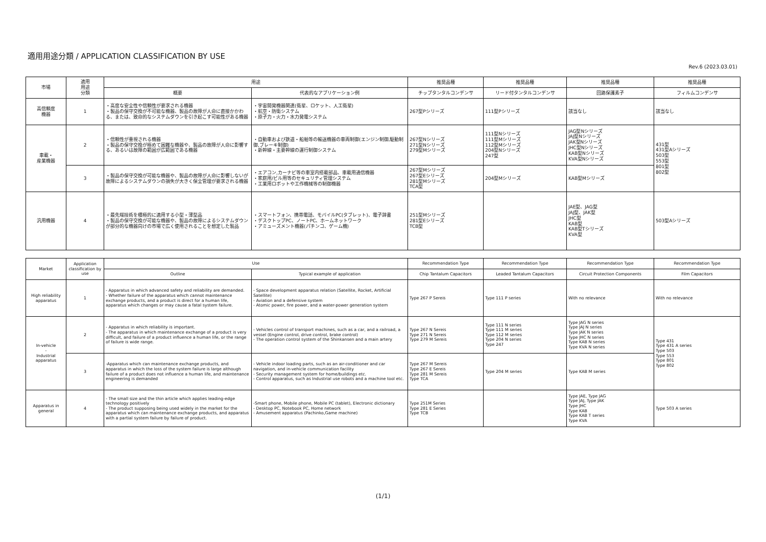適用用途分類 / APPLICATION CLASSIFICATION BY USE
Rev.6 (2023.03.01)
| 市場 | 適用 用途 分類 | 用途 | | 推奨品種 | 推奨品種 | 推奨品種 | 推奨品種 |
| --- | --- | --- | --- | --- | --- | --- | --- |
| | | 概要 | 代表的なアプリケーション例 | チップタンタルコンデンサ | リード付タンタルコンデンサ | 回路保護素子 | フィルムコンデンサ |
| 高信頼度 機器 | 1 | ・高度な安全性や信頼性が要求される機器 ・製品の保守交換が不可能な機器、製品の故障が人命に直接かかわる、または、致命的なシステムダウンを引き起こす可能性がある機器 | ・宇宙開発機器関連(衛星、ロケット、人工衛星) ・航空・防衛システム ・原子力・火力・水力発電システム | 267型Pシリーズ | 111型Pシリーズ | 該当なし | 該当なし |
| 車載・ 産業機器 | 2 | ・信頼性が重視される機器 ・製品の保守交換が極めて困難な機器や、製品の故障が人命に影響する、あるいは故障の範囲が広範囲である機器 | ・自動車および鉄道・船舶等の輸送機器の車両制御(エンジン制御,駆動制御,ブレーキ制御) ・新幹線・主要幹線の運行制御システム | 267型Nシリーズ 271型Nシリーズ 279型Mシリーズ | 111型Nシリーズ 111型Mシリーズ 112型Mシリーズ 204型Nシリーズ 247型 | JAG型Nシリーズ JAJ型Nシリーズ JAK型Nシリーズ JHC型Nシリーズ KAB型Nシリーズ KVA型Nシリーズ | 431型 431型Aシリーズ 503型 553型 801型 802型 |
| | 3 | ・製品の保守交換が可能な機器や、製品の故障が人命に影響しないが故障によるシステムダウンの損失が大きく保全管理が要求される機器 | ・エアコン,カーナビ等の車室内搭載部品、車載用通信機器 ・家庭用/ビル用等のセキュリティ管理システム ・工業用ロボットや工作機械等の制御機器 | 267型Mシリーズ 267型Eシリーズ 281型Mシリーズ TCA型 | 204型Mシリーズ | KAB型Mシリーズ | |
| 汎用機器 | 4 | ・最先端技術を積極的に適用する小型・薄型品 ・製品の保守交換が可能な機器や、製品の故障によるシステムダウンが部分的な機器向けの市場で広く使用されることを想定した製品 | ・スマートフォン、携帯電話、モバイルPC(タブレット)、電子辞書 ・デスクトップPC、ノートPC、ホームネットワーク ・アミューズメント機器(パチンコ、ゲーム機) | 251型Mシリーズ 281型Eシリーズ TCB型 | | JAE型、JAG型 JAJ型、JAK型 JHC型 KAB型 KAB型Tシリーズ KVA型 | 503型Aシリーズ |
| Market | Application classification by use | Use | | Recommendation Type | Recommendation Type | Recommendation Type | Recommendation Type |
| --- | --- | --- | --- | --- | --- | --- | --- |
| | | Outline | Typical example of application | Chip Tantalum Capacitors | Leaded Tantalum Capacitors | Circuit Protection Components | Film Capacitors |
| High reliability apparatus | 1 | - Apparatus in which advanced safety and reliability are demanded. - Whether failure of the apparatus which cannot maintenance exchange products, and a product is direct for a human life, apparatus which changes or may cause a fatal system failure. | - Space development apparatus relation (Satellite, Rocket, Artificial Satellite) - Aviation and a defensive system - Atomic power, fire power, and a water-power generation system | Type 267 P Sereis | Type 111 P series | With no relevance | With no relevance |
| In-vehicle - Industrial apparatus | 2 | - Apparatus in which reliability is important. - The apparatus in which maintenance exchange of a product is very difficult, and failure of a product influence a human life, or the range of failure is wide range. | - Vehicles control of transport machines, such as a car, and a railroad, a vessel (Engine control, drive control, brake control) - The operation control system of the Shinkansen and a main artery | Type 267 N Sereis Type 271 N Sereis Type 279 M Sereis | Type 111 N series Type 111 M series Type 112 M series Type 204 N series Type 247 | Type JAG N series Type JAJ N series Type JAK N series Type JHC N series Type KAB N series Type KVA N series | Type 431 Type 431 A series Type 503 Type 553 Type 801 Type 802 |
| | 3 | -Apparatus which can maintenance exchange products, and apparatus in which the loss of the system failure is large although failure of a product does not influence a human life, and maintenance engineering is demanded | - Vehicle indoor loading parts, such as an air-conditioner and car navigation, and in-vehicle communication facility - Security management system for home/buildings etc. - Control apparatus, such as Industrial use robots and a machine tool etc. | Type 267 M Sereis Type 267 E Sereis Type 281 M Sereis Type TCA | Type 204 M series | Type KAB M series | |
| Apparatus in general | 4 | - The small size and the thin article which applies leading-edge technology positively - The product supposing being used widely in the market for the apparatus which can maintenance exchange products, and apparatus with a partial system failure by failure of product. | -Smart phone, Mobile phone, Mobile PC (tablet), Electronic dictionary - Desktop PC, Notebook PC, Home network - Amusement apparatus (Pachinko,Game machine) | Type 251M Series Type 281 E Series Type TCB | | Type JAE, Type JAG Type JAJ, Type JAK Type JHC Type KAB Type KAB T series Type KVA | Type 503 A series |
(1/1)